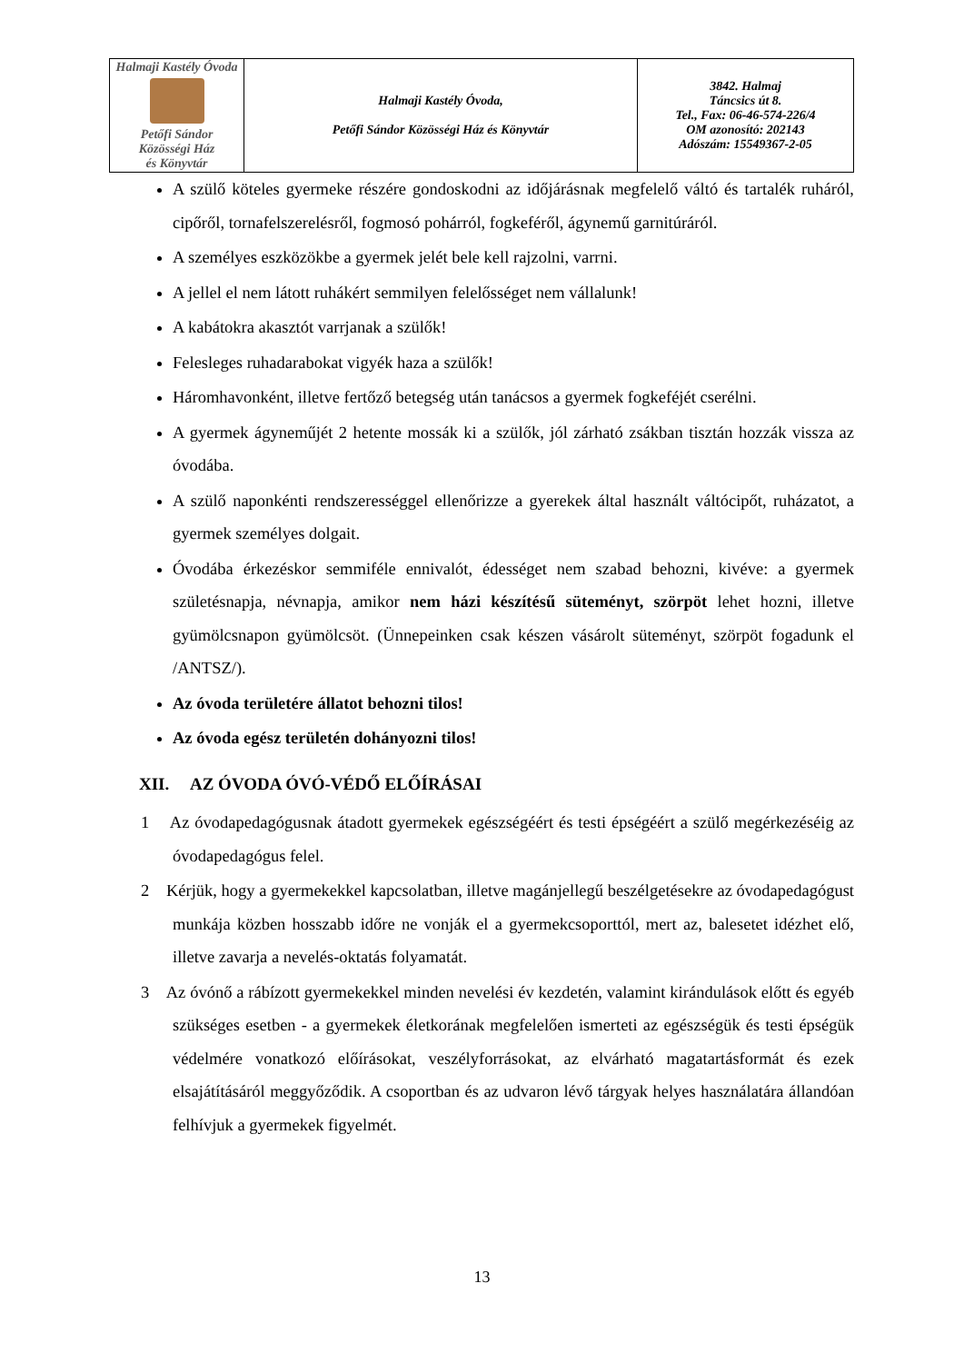| Halmaji Kastély Óvoda Petőfi Sándor Közösségi Ház és Könyvtár | Halmaji Kastély Óvoda, Petőfi Sándor Közösségi Ház és Könyvtár | 3842. Halmaj Táncsics út 8. Tel., Fax: 06-46-574-226/4 OM azonosító: 202143 Adószám: 15549367-2-05 |
A szülő köteles gyermeke részére gondoskodni az időjárásnak megfelelő váltó és tartalék ruháról, cipőről, tornafelszerelésről, fogmosó pohárról, fogkeféről, ágynemű garnitúráról.
A személyes eszközökbe a gyermek jelét bele kell rajzolni, varrni.
A jellel el nem látott ruhákért semmilyen felelősséget nem vállalunk!
A kabátokra akasztót varrjanak a szülők!
Felesleges ruhadarabokat vigyék haza a szülők!
Háromhavonként, illetve fertőző betegség után tanácsos a gyermek fogkeféjét cserélni.
A gyermek ágyneműjét 2 hetente mossák ki a szülők, jól zárható zsákban tisztán hozzák vissza az óvodába.
A szülő naponkénti rendszerességgel ellenőrizze a gyerekek által használt váltócipőt, ruházatot, a gyermek személyes dolgait.
Óvodába érkezéskor semmiféle ennivalót, édességet nem szabad behozni, kivéve: a gyermek születésnapja, névnapja, amikor nem házi készítésű süteményt, szörpöt lehet hozni, illetve gyümölcsnapon gyümölcsöt. (Ünnepeinken csak készen vásárolt süteményt, szörpöt fogadunk el /ANTSZ/).
Az óvoda területére állatot behozni tilos!
Az óvoda egész területén dohányozni tilos!
XII. AZ ÓVODA ÓVÓ-VÉDŐ ELŐÍRÁSAI
1 Az óvodapedagógusnak átadott gyermekek egészségéért és testi épségéért a szülő megérkezéséig az óvodapedagógus felel.
2 Kérjük, hogy a gyermekekkel kapcsolatban, illetve magánjellegű beszélgetésekre az óvodapedagógust munkája közben hosszabb időre ne vonják el a gyermekcsoporttól, mert az, balesetet idézhet elő, illetve zavarja a nevelés-oktatás folyamatát.
3 Az óvónő a rábízott gyermekekkel minden nevelési év kezdetén, valamint kirándulások előtt és egyéb szükséges esetben - a gyermekek életkorának megfelelően ismerteti az egészségük és testi épségük védelmére vonatkozó előírásokat, veszélyforrásokat, az elvárható magatartásformát és ezek elsajátításáról meggyőződik. A csoportban és az udvaron lévő tárgyak helyes használatára állandóan felhívjuk a gyermekek figyelmét.
13